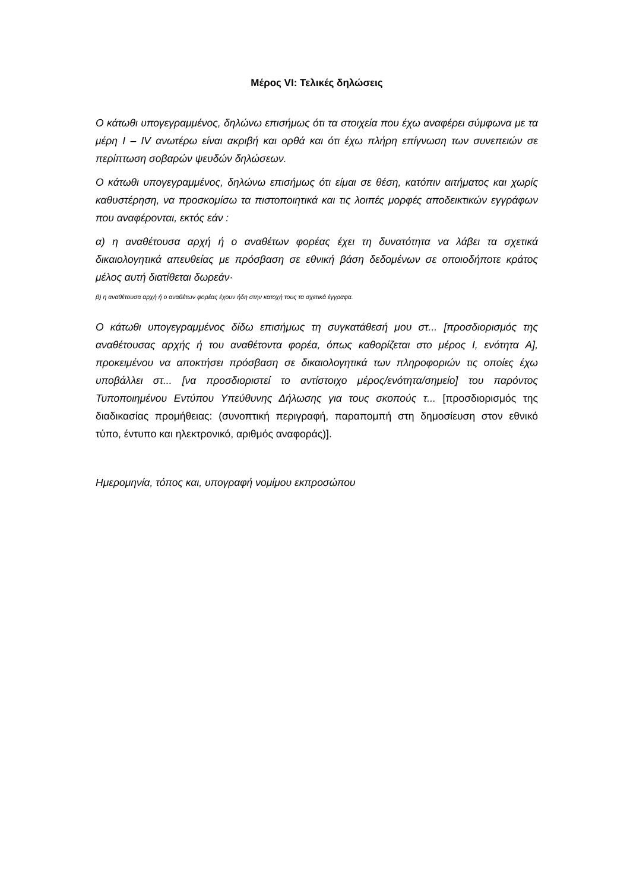Μέρος VI: Τελικές δηλώσεις
Ο κάτωθι υπογεγραμμένος, δηλώνω επισήμως ότι τα στοιχεία που έχω αναφέρει σύμφωνα με τα μέρη I – IV ανωτέρω είναι ακριβή και ορθά και ότι έχω πλήρη επίγνωση των συνεπειών σε περίπτωση σοβαρών ψευδών δηλώσεων.
Ο κάτωθι υπογεγραμμένος, δηλώνω επισήμως ότι είμαι σε θέση, κατόπιν αιτήματος και χωρίς καθυστέρηση, να προσκομίσω τα πιστοποιητικά και τις λοιπές μορφές αποδεικτικών εγγράφων που αναφέρονται, εκτός εάν :
α) η αναθέτουσα αρχή ή ο αναθέτων φορέας έχει τη δυνατότητα να λάβει τα σχετικά δικαιολογητικά απευθείας με πρόσβαση σε εθνική βάση δεδομένων σε οποιοδήποτε κράτος μέλος αυτή διατίθεται δωρεάν·
β) η αναθέτουσα αρχή ή ο αναθέτων φορέας έχουν ήδη στην κατοχή τους τα σχετικά έγγραφα.
Ο κάτωθι υπογεγραμμένος δίδω επισήμως τη συγκατάθεσή μου στ... [προσδιορισμός της αναθέτουσας αρχής ή του αναθέτοντα φορέα, όπως καθορίζεται στο μέρος I, ενότητα A], προκειμένου να αποκτήσει πρόσβαση σε δικαιολογητικά των πληροφοριών τις οποίες έχω υποβάλλει στ... [να προσδιοριστεί το αντίστοιχο μέρος/ενότητα/σημείο] του παρόντος Τυποποιημένου Εντύπου Υπεύθυνης Δήλωσης για τους σκοπούς τ... [προσδιορισμός της διαδικασίας προμήθειας: (συνοπτική περιγραφή, παραπομπή στη δημοσίευση στον εθνικό τύπο, έντυπο και ηλεκτρονικό, αριθμός αναφοράς)].
Ημερομηνία, τόπος και, υπογραφή νομίμου εκπροσώπου